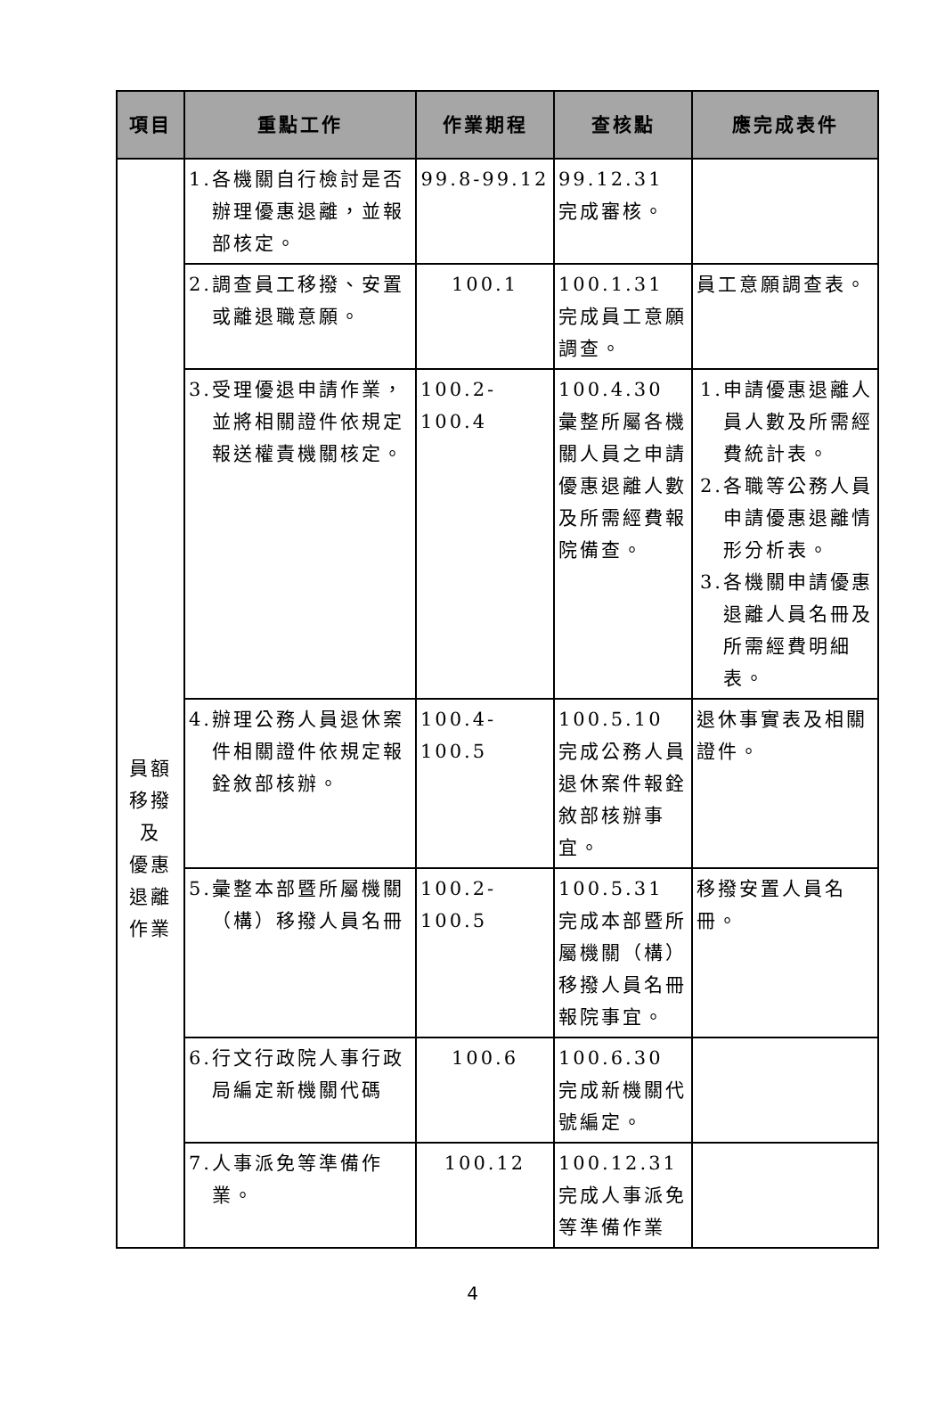| 項目 | 重點工作 | 作業期程 | 查核點 | 應完成表件 |
| --- | --- | --- | --- | --- |
| 員額 移撥 及 優惠 退離 作業 | 1.各機關自行檢討是否辦理優惠退離，並報部核定。 | 99.8-99.12 | 99.12.31 完成審核。 | |
| | 2.調查員工移撥、安置或離退職意願。 | 100.1 | 100.1.31 完成員工意願調查。 | 員工意願調查表。 |
| | 3.受理優退申請作業，並將相關證件依規定報送權責機關核定。 | 100.2-100.4 | 100.4.30 彙整所屬各機關人員之申請優惠退離人數及所需經費報院備查。 | 1.申請優惠退離人員人數及所需經費統計表。 2.各職等公務人員申請優惠退離情形分析表。 3.各機關申請優惠退離人員名冊及所需經費明細表。 |
| | 4.辦理公務人員退休案件相關證件依規定報銓敘部核辦。 | 100.4-100.5 | 100.5.10 完成公務人員退休案件報銓敘部核辦事宜。 | 退休事實表及相關證件。 |
| | 5.彙整本部暨所屬機關（構）移撥人員名冊 | 100.2-100.5 | 100.5.31 完成本部暨所屬機關（構）移撥人員名冊報院事宜。 | 移撥安置人員名冊。 |
| | 6.行文行政院人事行政局編定新機關代碼 | 100.6 | 100.6.30 完成新機關代號編定。 | |
| | 7.人事派免等準備作業。 | 100.12 | 100.12.31 完成人事派免等準備作業 | |
4